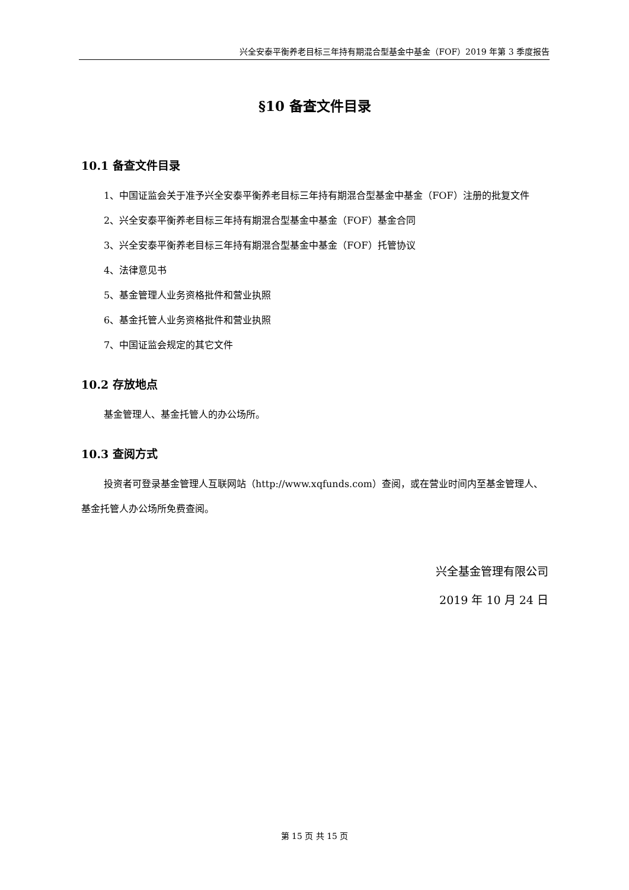兴全安泰平衡养老目标三年持有期混合型基金中基金（FOF）2019 年第 3 季度报告
§10 备查文件目录
10.1 备查文件目录
1、中国证监会关于准予兴全安泰平衡养老目标三年持有期混合型基金中基金（FOF）注册的批复文件
2、兴全安泰平衡养老目标三年持有期混合型基金中基金（FOF）基金合同
3、兴全安泰平衡养老目标三年持有期混合型基金中基金（FOF）托管协议
4、法律意见书
5、基金管理人业务资格批件和营业执照
6、基金托管人业务资格批件和营业执照
7、中国证监会规定的其它文件
10.2 存放地点
基金管理人、基金托管人的办公场所。
10.3 查阅方式
投资者可登录基金管理人互联网站（http://www.xqfunds.com）查阅，或在营业时间内至基金管理人、基金托管人办公场所免费查阅。
兴全基金管理有限公司
2019 年 10 月 24 日
第 15 页 共 15 页